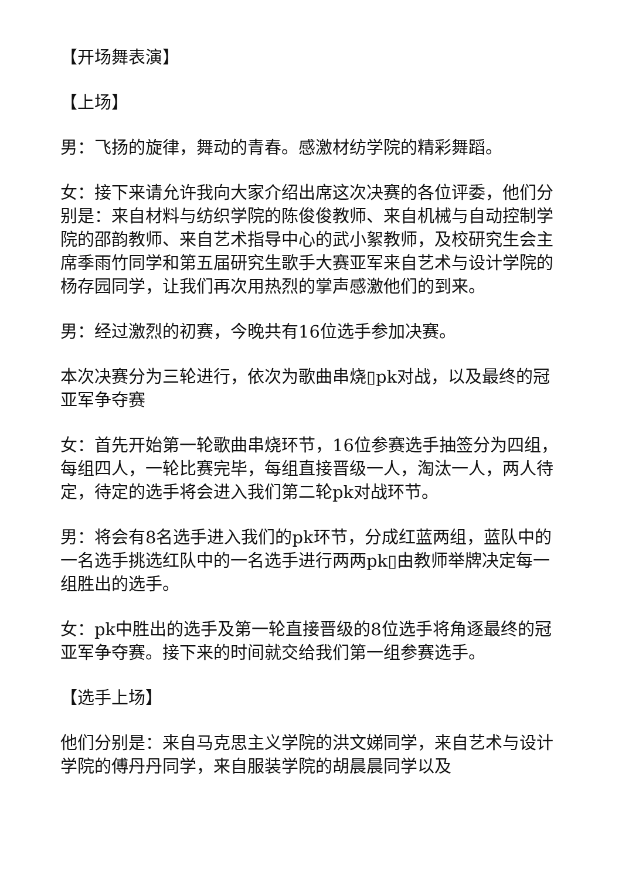【开场舞表演】
【上场】
男：飞扬的旋律，舞动的青春。感激材纺学院的精彩舞蹈。
女：接下来请允许我向大家介绍出席这次决赛的各位评委，他们分别是：来自材料与纺织学院的陈俊俊教师、来自机械与自动控制学院的邵韵教师、来自艺术指导中心的武小絮教师，及校研究生会主席季雨竹同学和第五届研究生歌手大赛亚军来自艺术与设计学院的杨存园同学，让我们再次用热烈的掌声感激他们的到来。
男：经过激烈的初赛，今晚共有16位选手参加决赛。
本次决赛分为三轮进行，依次为歌曲串烧▯pk对战，以及最终的冠亚军争夺赛
女：首先开始第一轮歌曲串烧环节，16位参赛选手抽签分为四组，每组四人，一轮比赛完毕，每组直接晋级一人，淘汰一人，两人待定，待定的选手将会进入我们第二轮pk对战环节。
男：将会有8名选手进入我们的pk环节，分成红蓝两组，蓝队中的一名选手挑选红队中的一名选手进行两两pk▯由教师举牌决定每一组胜出的选手。
女：pk中胜出的选手及第一轮直接晋级的8位选手将角逐最终的冠亚军争夺赛。接下来的时间就交给我们第一组参赛选手。
【选手上场】
他们分别是：来自马克思主义学院的洪文娣同学，来自艺术与设计学院的傅丹丹同学，来自服装学院的胡晨晨同学以及